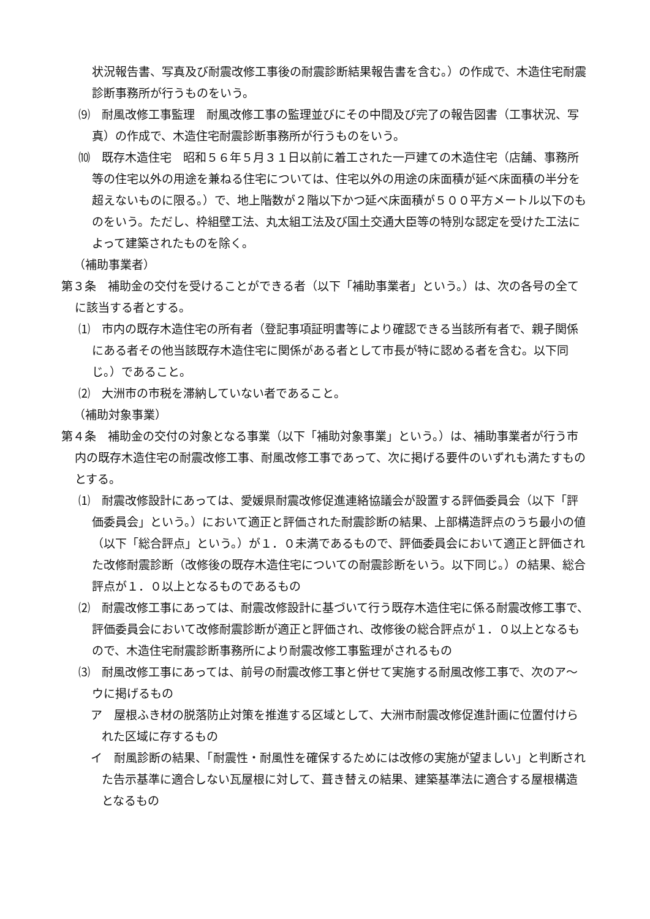状況報告書、写真及び耐震改修工事後の耐震診断結果報告書を含む。）の作成で、木造住宅耐震診断事務所が行うものをいう。
⑼　耐風改修工事監理　耐風改修工事の監理並びにその中間及び完了の報告図書（工事状況、写真）の作成で、木造住宅耐震診断事務所が行うものをいう。
⑽　既存木造住宅　昭和５６年５月３１日以前に着工された一戸建ての木造住宅（店舗、事務所等の住宅以外の用途を兼ねる住宅については、住宅以外の用途の床面積が延べ床面積の半分を超えないものに限る。）で、地上階数が２階以下かつ延べ床面積が５００平方メートル以下のものをいう。ただし、枠組壁工法、丸太組工法及び国土交通大臣等の特別な認定を受けた工法によって建築されたものを除く。
（補助事業者）
第３条　補助金の交付を受けることができる者（以下「補助事業者」という。）は、次の各号の全てに該当する者とする。
⑴　市内の既存木造住宅の所有者（登記事項証明書等により確認できる当該所有者で、親子関係にある者その他当該既存木造住宅に関係がある者として市長が特に認める者を含む。以下同じ。）であること。
⑵　大洲市の市税を滞納していない者であること。
（補助対象事業）
第４条　補助金の交付の対象となる事業（以下「補助対象事業」という。）は、補助事業者が行う市内の既存木造住宅の耐震改修工事、耐風改修工事であって、次に掲げる要件のいずれも満たすものとする。
⑴　耐震改修設計にあっては、愛媛県耐震改修促進連絡協議会が設置する評価委員会（以下「評価委員会」という。）において適正と評価された耐震診断の結果、上部構造評点のうち最小の値（以下「総合評点」という。）が１．０未満であるもので、評価委員会において適正と評価された改修耐震診断（改修後の既存木造住宅についての耐震診断をいう。以下同じ。）の結果、総合評点が１．０以上となるものであるもの
⑵　耐震改修工事にあっては、耐震改修設計に基づいて行う既存木造住宅に係る耐震改修工事で、評価委員会において改修耐震診断が適正と評価され、改修後の総合評点が１．０以上となるもので、木造住宅耐震診断事務所により耐震改修工事監理がされるもの
⑶　耐風改修工事にあっては、前号の耐震改修工事と併せて実施する耐風改修工事で、次のア～ウに掲げるもの
ア　屋根ふき材の脱落防止対策を推進する区域として、大洲市耐震改修促進計画に位置付けられた区域に存するもの
イ　耐風診断の結果、「耐震性・耐風性を確保するためには改修の実施が望ましい」と判断された告示基準に適合しない瓦屋根に対して、葺き替えの結果、建築基準法に適合する屋根構造となるもの